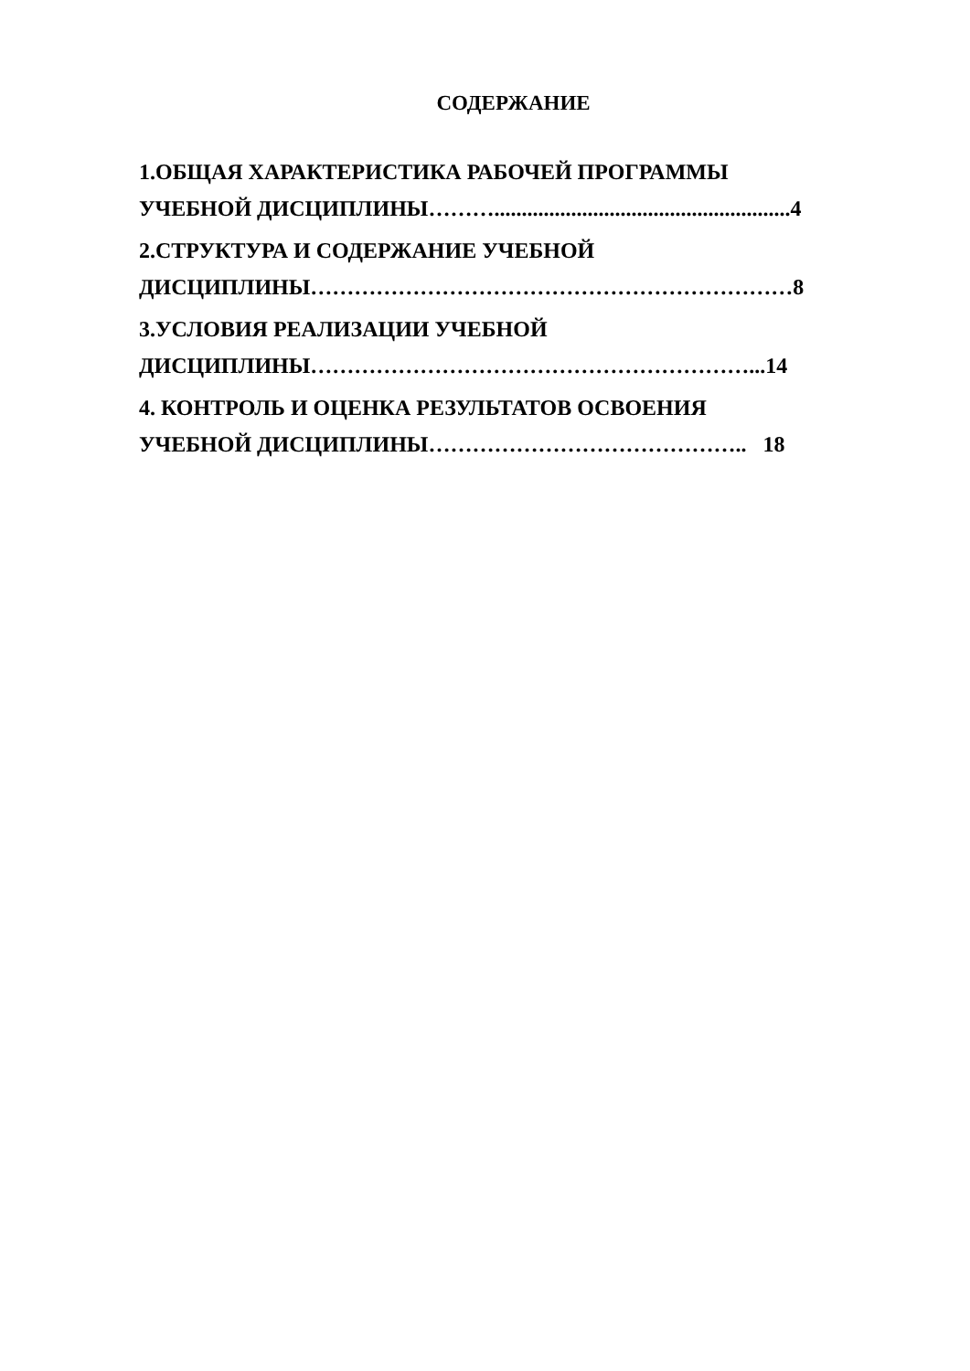СОДЕРЖАНИЕ
1.ОБЩАЯ ХАРАКТЕРИСТИКА РАБОЧЕЙ ПРОГРАММЫ
УЧЕБНОЙ ДИСЦИПЛИНЫ………......................................................4
2.СТРУКТУРА И СОДЕРЖАНИЕ УЧЕБНОЙ
ДИСЦИПЛИНЫ…………………………………………………………8
3.УСЛОВИЯ РЕАЛИЗАЦИИ УЧЕБНОЙ
ДИСЦИПЛИНЫ……………………………………………………...14
4. КОНТРОЛЬ И ОЦЕНКА РЕЗУЛЬТАТОВ ОСВОЕНИЯ
УЧЕБНОЙ ДИСЦИПЛИНЫ…………………………………….. 18